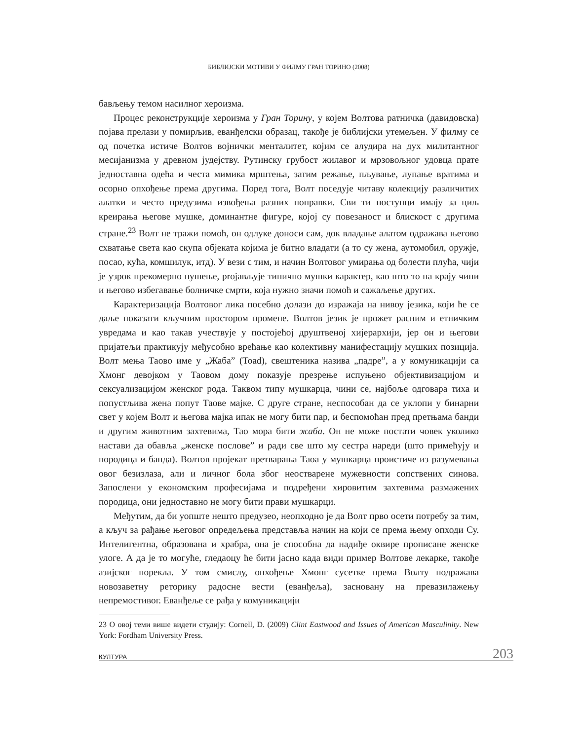БИБЛИЈСКИ МОТИВИ У ФИЛМУ ГРАН ТОРИНО (2008)
бављењу темом насилног хероизма.
Процес реконструкције хероизма у Гран Торину, у којем Волтова ратничка (давидовска) појава прелази у помирљив, еванђелски образац, такође је библијски утемељен. У филму се од почетка истиче Волтов војнички менталитет, којим се алудира на дух милитантног месијанизма у древном јудејству. Рутинску грубост жилавог и мрзовољног удовца прате једноставна одећа и честа мимика мрштења, затим режање, пљување, лупање вратима и осорно опхођење према другима. Поред тога, Волт поседује читаву колекцију различитих алатки и често предузима извођења разних поправки. Сви ти поступци имају за циљ креирања његове мушке, доминантне фигуре, којој су повезаност и блискост с другима стране.<sup>23</sup> Волт не тражи помоћ, он одлуке доноси сам, док владање алатом одражава његово схватање света као скупа објеката којима је битно владати (а то су жена, аутомобил, оружје, посао, кућа, комшилук, итд). У вези с тим, и начин Волтовог умирања од болести плућа, чији је узрок прекомерно пушење, projављује типично мушки карактер, као што то на крају чини и његово избегавање болничке смрти, која нужно значи помоћ и сажаљење других.
Карактеризација Волтовог лика посебно долази до изражаја на нивоу језика, који ће се даље показати кључним простором промене. Волтов језик је прожет расним и етничким увредама и као такав учествује у постојећој друштвеној хијерархији, јер он и његови пријатељи практикују међусобно врећање као колективну манифестацију мушких позиција. Волт мења Таово име у „Жаба” (Toad), свештеника назива „падре”, а у комуникацији са Хмонг девојком у Таовом дому показује презрење испуњено објективизацијом и сексуализацијом женског рода. Таквом типу мушкарца, чини се, најбоље одговара тиха и попустљива жена попут Таове мајке. С друге стране, неспособан да се уклопи у бинарни свет у којем Волт и његова мајка ипак не могу бити пар, и беспомоћан пред претњама банди и другим животним захтевима, Тао мора бити жаба. Он не може постати човек уколико настави да обавља „женске послове” и ради све што му сестра нареди (што примећују и породица и банда). Волтов пројекат претварања Таоа у мушкарца проистиче из разумевања овог безизлаза, али и личног бола због неостварене мужевности сопствених синова. Запослени у економским професијама и подређени хировитим захтевима размажених породица, они једноставно не могу бити прави мушкарци.
Међутим, да би уопште нешто предузео, неопходно је да Волт прво осети потребу за тим, а кључ за рађање његовог опредељења представља начин на који се према њему опходи Су. Интелигентна, образована и храбра, она је способна да надиђе оквире прописане женске улоге. А да је то могуће, гледаоцу ће бити јасно када види пример Волтове лекарке, такође азијског порекла. У том смислу, опхођење Хмонг сусетке према Волту подражава новозаветну реторику радосне вести (еванђеља), засновану на превазилажењу непремостивог. Еванђеље се рађа у комуникацији
23 О овој теми више видети студију: Cornell, D. (2009) Clint Eastwood and Issues of American Masculinity. New York: Fordham University Press.
КУЛТУРА 203